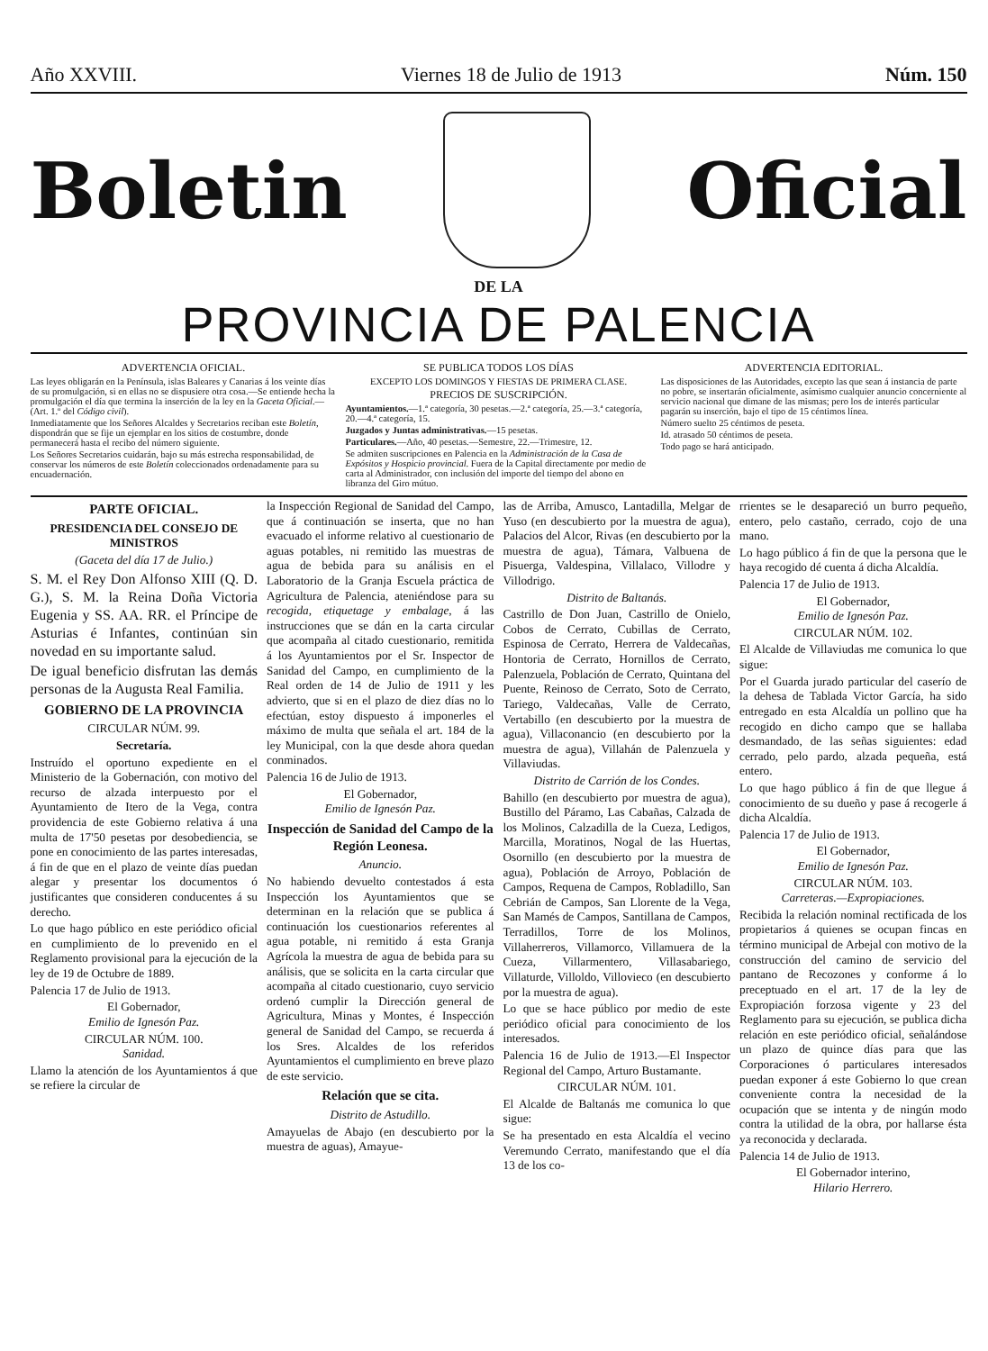Año XXVIII. Viernes 18 de Julio de 1913 Núm. 150
Boletin Oficial
DE LA
PROVINCIA DE PALENCIA
ADVERTENCIA OFICIAL.
Las leyes obligarán en la Península, islas Baleares y Canarias á los veinte días de su promulgación, si en ellas no se dispusiere otra cosa.—Se entiende hecha la promulgación el día que termina la inserción de la ley en la Gaceta Oficial.—(Art. 1.º del Código civil).
Inmediatamente que los Señores Alcaldes y Secretarios reciban este Boletín, dispondrán que se fije un ejemplar en los sitios de costumbre, donde permanecerá hasta el recibo del número siguiente.
Los Señores Secretarios cuidarán, bajo su más estrecha responsabilidad, de conservar los números de este Boletín coleccionados ordenadamente para su encuadernación.
SE PUBLICA TODOS LOS DÍAS
EXCEPTO LOS DOMINGOS Y FIESTAS DE PRIMERA CLASE.
PRECIOS DE SUSCRIPCIÓN.
Ayuntamientos.—1.ª categoría, 30 pesetas.—2.ª categoría, 25.—3.ª categoría, 20.—4.ª categoría, 15.
Juzgados y Juntas administrativas.—15 pesetas.
Particulares.—Año, 40 pesetas.—Semestre, 22.—Trimestre, 12.
Se admiten suscripciones en Palencia en la Administración de la Casa de Expósitos y Hospicio provincial. Fuera de la Capital directamente por medio de carta al Administrador, con inclusión del importe del tiempo del abono en libranza del Giro mútuo.
ADVERTENCIA EDITORIAL.
Las disposiciones de las Autoridades, excepto las que sean á instancia de parte no pobre, se insertarán oficialmente, asímismo cualquier anuncio concerniente al servicio nacional que dimane de las mismas; pero los de interés particular pagarán su inserción, bajo el tipo de 15 céntimos línea.
Número suelto 25 céntimos de peseta.
Id. atrasado 50 céntimos de peseta.
Todo pago se hará anticipado.
PARTE OFICIAL.
PRESIDENCIA DEL CONSEJO DE MINISTROS
(Gaceta del día 17 de Julio.)
S. M. el Rey Don Alfonso XIII (Q. D. G.), S. M. la Reina Doña Victoria Eugenia y SS. AA. RR. el Príncipe de Asturias é Infantes, continúan sin novedad en su importante salud.
De igual beneficio disfrutan las demás personas de la Augusta Real Familia.
GOBIERNO DE LA PROVINCIA
CIRCULAR NÚM. 99.
Secretaría.
Instruído el oportuno expediente en el Ministerio de la Gobernación, con motivo del recurso de alzada interpuesto por el Ayuntamiento de Itero de la Vega, contra providencia de este Gobierno relativa á una multa de 17'50 pesetas por desobediencia, se pone en conocimiento de las partes interesadas, á fin de que en el plazo de veinte días puedan alegar y presentar los documentos ó justificantes que consideren conducentes á su derecho.
Lo que hago público en este periódico oficial en cumplimiento de lo prevenido en el Reglamento provisional para la ejecución de la ley de 19 de Octubre de 1889.
Palencia 17 de Julio de 1913.
El Gobernador,
Emilio de Ignesón Paz.
CIRCULAR NÚM. 100.
Sanidad.
Llamo la atención de los Ayuntamientos á que se refiere la circular de
la Inspección Regional de Sanidad del Campo, que á continuación se inserta, que no han evacuado el informe relativo al cuestionario de aguas potables, ni remitido las muestras de agua de bebida para su análisis en el Laboratorio de la Granja Escuela práctica de Agricultura de Palencia, ateniéndose para su recogida, etiquetage y embalage, á las instrucciones que se dán en la carta circular que acompaña al citado cuestionario, remitida á los Ayuntamientos por el Sr. Inspector de Sanidad del Campo, en cumplimiento de la Real orden de 14 de Julio de 1911 y les advierto, que si en el plazo de diez días no lo efectúan, estoy dispuesto á imponerles el máximo de multa que señala el art. 184 de la ley Municipal, con la que desde ahora quedan conminados.
Palencia 16 de Julio de 1913.
El Gobernador,
Emilio de Ignesón Paz.
Inspección de Sanidad del Campo de la Región Leonesa.
Anuncio.
No habiendo devuelto contestados á esta Inspección los Ayuntamientos que se determinan en la relación que se publica á continuación los cuestionarios referentes al agua potable, ni remitido á esta Granja Agrícola la muestra de agua de bebida para su análisis, que se solicita en la carta circular que acompaña al citado cuestionario, cuyo servicio ordenó cumplir la Dirección general de Agricultura, Minas y Montes, é Inspección general de Sanidad del Campo, se recuerda á los Sres. Alcaldes de los referidos Ayuntamientos el cumplimiento en breve plazo de este servicio.
Relación que se cita.
Distrito de Astudillo.
Amayuelas de Abajo (en descubierto por la muestra de aguas), Amayue-
las de Arriba, Amusco, Lantadilla, Melgar de Yuso (en descubierto por la muestra de agua), Palacios del Alcor, Rivas (en descubierto por la muestra de agua), Támara, Valbuena de Pisuerga, Valdespina, Villalaco, Villodre y Villodrigo.
Distrito de Baltanás.
Castrillo de Don Juan, Castrillo de Onielo, Cobos de Cerrato, Cubillas de Cerrato, Espinosa de Cerrato, Herrera de Valdecañas, Hontoria de Cerrato, Hornillos de Cerrato, Palenzuela, Población de Cerrato, Quintana del Puente, Reinoso de Cerrato, Soto de Cerrato, Tariego, Valdecañas, Valle de Cerrato, Vertabillo (en descubierto por la muestra de agua), Villaconancio (en descubierto por la muestra de agua), Villahán de Palenzuela y Villaviudas.
Distrito de Carrión de los Condes.
Bahillo (en descubierto por muestra de agua), Bustillo del Páramo, Las Cabañas, Calzada de los Molinos, Calzadilla de la Cueza, Ledigos, Marcilla, Moratinos, Nogal de las Huertas, Osornillo (en descubierto por la muestra de agua), Población de Arroyo, Población de Campos, Requena de Campos, Robladillo, San Cebrián de Campos, San Llorente de la Vega, San Mamés de Campos, Santillana de Campos, Terradillos, Torre de los Molinos, Villaherreros, Villamorco, Villamuera de la Cueza, Villarmentero, Villasabariego, Villaturde, Villoldo, Villovieco (en descubierto por la muestra de agua).
Lo que se hace público por medio de este periódico oficial para conocimiento de los interesados.
Palencia 16 de Julio de 1913.—El Inspector Regional del Campo, Arturo Bustamante.
CIRCULAR NÚM. 101.
El Alcalde de Baltanás me comunica lo que sigue:
Se ha presentado en esta Alcaldía el vecino Veremundo Cerrato, manifestando que el día 13 de los co-
rrientes se le desapareció un burro pequeño, entero, pelo castaño, cerrado, cojo de una mano.
Lo hago público á fin de que la persona que le haya recogido dé cuenta á dicha Alcaldía.
Palencia 17 de Julio de 1913.
El Gobernador,
Emilio de Ignesón Paz.
CIRCULAR NÚM. 102.
El Alcalde de Villaviudas me comunica lo que sigue:
Por el Guarda jurado particular del caserío de la dehesa de Tablada Victor García, ha sido entregado en esta Alcaldía un pollino que ha recogido en dicho campo que se hallaba desmandado, de las señas siguientes: edad cerrado, pelo pardo, alzada pequeña, está entero.
Lo que hago público á fin de que llegue á conocimiento de su dueño y pase á recogerle á dicha Alcaldía.
Palencia 17 de Julio de 1913.
El Gobernador,
Emilio de Ignesón Paz.
CIRCULAR NÚM. 103.
Carreteras.—Expropiaciones.
Recibida la relación nominal rectificada de los propietarios á quienes se ocupan fincas en término municipal de Arbejal con motivo de la construcción del camino de servicio del pantano de Recozones y conforme á lo preceptuado en el art. 17 de la ley de Expropiación forzosa vigente y 23 del Reglamento para su ejecución, se publica dicha relación en este periódico oficial, señalándose un plazo de quince días para que las Corporaciones ó particulares interesados puedan exponer á este Gobierno lo que crean conveniente contra la necesidad de la ocupación que se intenta y de ningún modo contra la utilidad de la obra, por hallarse ésta ya reconocida y declarada.
Palencia 14 de Julio de 1913.
El Gobernador interino,
Hilario Herrero.